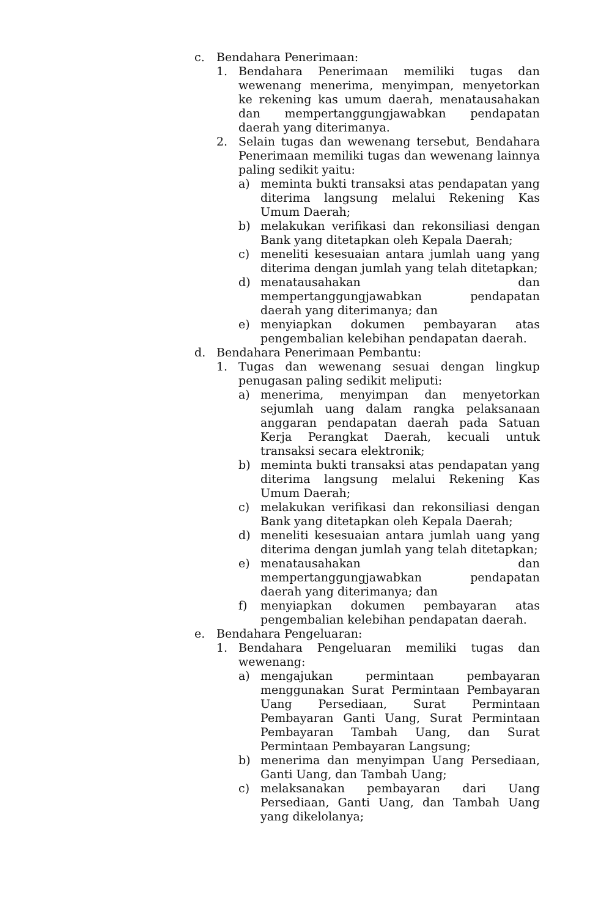c. Bendahara Penerimaan:
1. Bendahara Penerimaan memiliki tugas dan wewenang menerima, menyimpan, menyetorkan ke rekening kas umum daerah, menatausahakan dan mempertanggungjawabkan pendapatan daerah yang diterimanya.
2. Selain tugas dan wewenang tersebut, Bendahara Penerimaan memiliki tugas dan wewenang lainnya paling sedikit yaitu:
a) meminta bukti transaksi atas pendapatan yang diterima langsung melalui Rekening Kas Umum Daerah;
b) melakukan verifikasi dan rekonsiliasi dengan Bank yang ditetapkan oleh Kepala Daerah;
c) meneliti kesesuaian antara jumlah uang yang diterima dengan jumlah yang telah ditetapkan;
d) menatausahakan dan mempertanggungjawabkan pendapatan daerah yang diterimanya; dan
e) menyiapkan dokumen pembayaran atas pengembalian kelebihan pendapatan daerah.
d. Bendahara Penerimaan Pembantu:
1. Tugas dan wewenang sesuai dengan lingkup penugasan paling sedikit meliputi:
a) menerima, menyimpan dan menyetorkan sejumlah uang dalam rangka pelaksanaan anggaran pendapatan daerah pada Satuan Kerja Perangkat Daerah, kecuali untuk transaksi secara elektronik;
b) meminta bukti transaksi atas pendapatan yang diterima langsung melalui Rekening Kas Umum Daerah;
c) melakukan verifikasi dan rekonsiliasi dengan Bank yang ditetapkan oleh Kepala Daerah;
d) meneliti kesesuaian antara jumlah uang yang diterima dengan jumlah yang telah ditetapkan;
e) menatausahakan dan mempertanggungjawabkan pendapatan daerah yang diterimanya; dan
f) menyiapkan dokumen pembayaran atas pengembalian kelebihan pendapatan daerah.
e. Bendahara Pengeluaran:
1. Bendahara Pengeluaran memiliki tugas dan wewenang:
a) mengajukan permintaan pembayaran menggunakan Surat Permintaan Pembayaran Uang Persediaan, Surat Permintaan Pembayaran Ganti Uang, Surat Permintaan Pembayaran Tambah Uang, dan Surat Permintaan Pembayaran Langsung;
b) menerima dan menyimpan Uang Persediaan, Ganti Uang, dan Tambah Uang;
c) melaksanakan pembayaran dari Uang Persediaan, Ganti Uang, dan Tambah Uang yang dikelolanya;